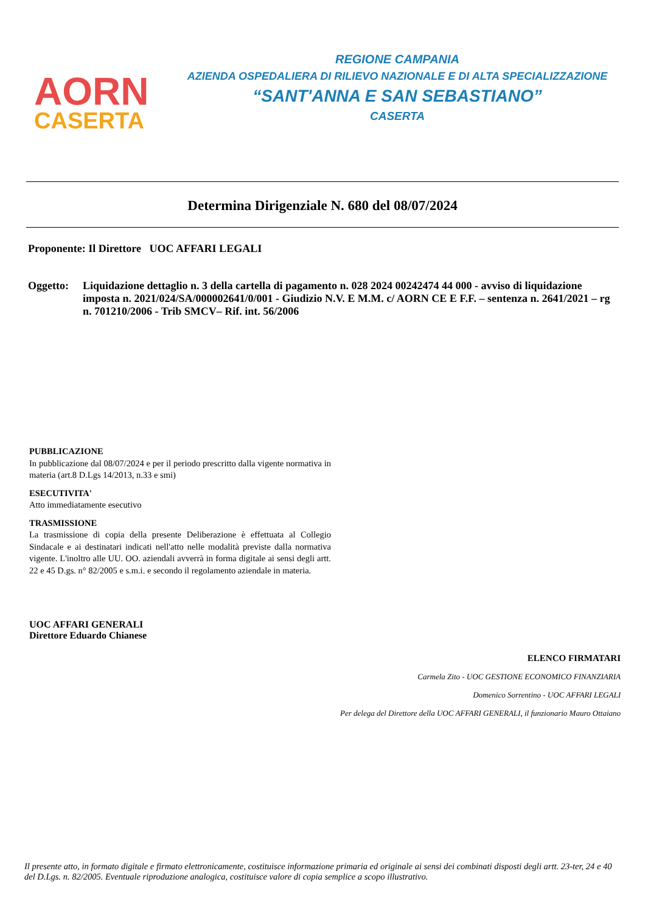AORN
CASERTA
REGIONE CAMPANIA
AZIENDA OSPEDALIERA DI RILIEVO NAZIONALE E DI ALTA SPECIALIZZAZIONE
“SANT'ANNA E SAN SEBASTIANO”
CASERTA
Determina Dirigenziale N. 680 del 08/07/2024
Proponente: Il Direttore UOC AFFARI LEGALI
Oggetto: Liquidazione dettaglio n. 3 della cartella di pagamento n. 028 2024 00242474 44 000 - avviso di liquidazione imposta n. 2021/024/SA/000002641/0/001 - Giudizio N.V. E M.M. c/ AORN CE E F.F. – sentenza n. 2641/2021 – rg n. 701210/2006 - Trib SMCV– Rif. int. 56/2006
PUBBLICAZIONE
In pubblicazione dal 08/07/2024 e per il periodo prescritto dalla vigente normativa in materia (art.8 D.Lgs 14/2013, n.33 e smi)
ESECUTIVITA'
Atto immediatamente esecutivo
TRASMISSIONE
La trasmissione di copia della presente Deliberazione è effettuata al Collegio Sindacale e ai destinatari indicati nell'atto nelle modalità previste dalla normativa vigente. L'inoltro alle UU. OO. aziendali avverrà in forma digitale ai sensi degli artt. 22 e 45 D.gs. n° 82/2005 e s.m.i. e secondo il regolamento aziendale in materia.
UOC AFFARI GENERALI
Direttore Eduardo Chianese
ELENCO FIRMATARI
Carmela Zito - UOC GESTIONE ECONOMICO FINANZIARIA
Domenico Sorrentino - UOC AFFARI LEGALI
Per delega del Direttore della UOC AFFARI GENERALI, il funzionario Mauro Ottaiano
Il presente atto, in formato digitale e firmato elettronicamente, costituisce informazione primaria ed originale ai sensi dei combinati disposti degli artt. 23-ter, 24 e 40 del D.Lgs. n. 82/2005. Eventuale riproduzione analogica, costituisce valore di copia semplice a scopo illustrativo.